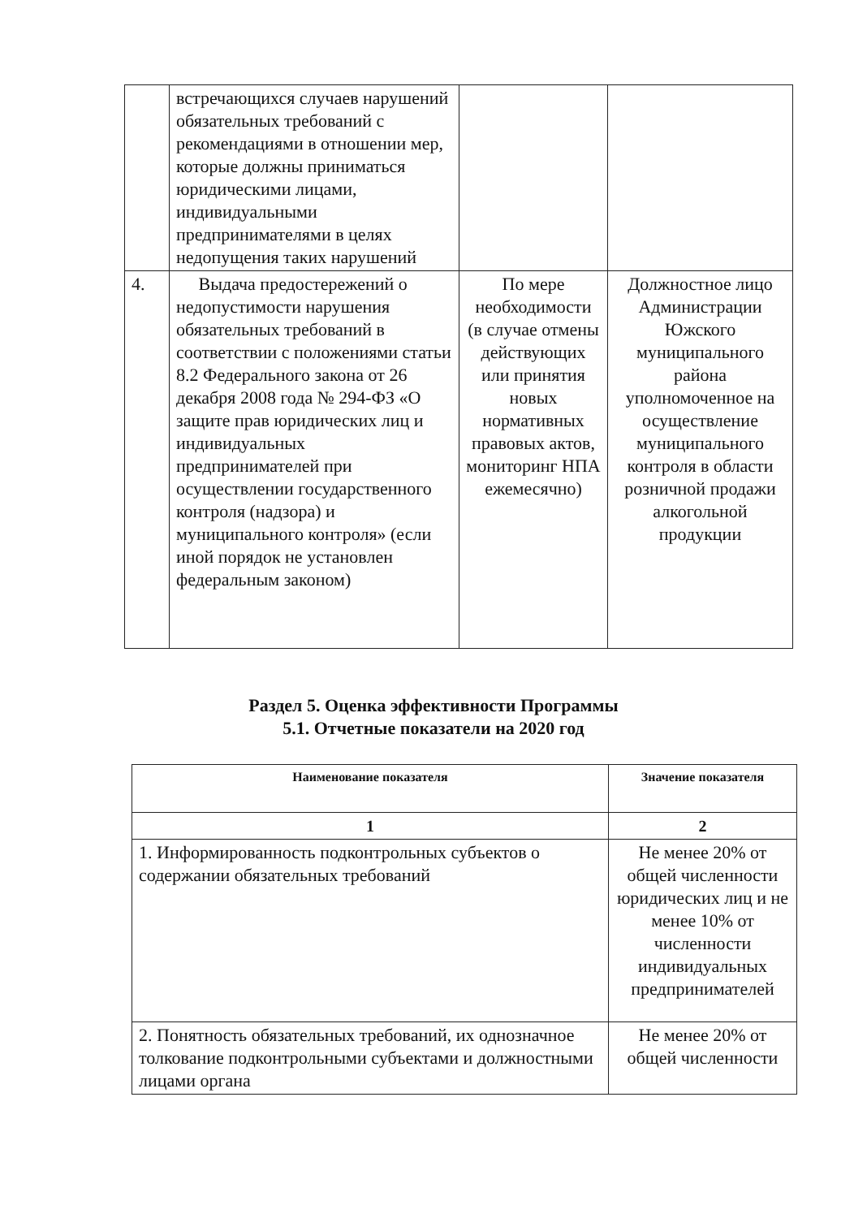| | встречающихся случаев нарушений обязательных требований с рекомендациями в отношении мер, которые должны приниматься юридическими лицами, индивидуальными предпринимателями в целях недопущения таких нарушений | | |
| 4. | Выдача предостережений о недопустимости нарушения обязательных требований в соответствии с положениями статьи 8.2 Федерального закона от 26 декабря 2008 года № 294-ФЗ «О защите прав юридических лиц и индивидуальных предпринимателей при осуществлении государственного контроля (надзора) и муниципального контроля» (если иной порядок не установлен федеральным законом) | По мере необходимости (в случае отмены действующих или принятия новых нормативных правовых актов, мониторинг НПА ежемесячно) | Должностное лицо Администрации Южского муниципального района уполномоченное на осуществление муниципального контроля в области розничной продажи алкогольной продукции |
Раздел 5. Оценка эффективности Программы
5.1. Отчетные показатели на 2020 год
| Наименование показателя | Значение показателя |
| --- | --- |
| 1 | 2 |
| 1. Информированность подконтрольных субъектов о содержании обязательных требований | Не менее 20% от общей численности юридических лиц и не менее 10% от численности индивидуальных предпринимателей |
| 2. Понятность обязательных требований, их однозначное толкование подконтрольными субъектами и должностными лицами органа | Не менее 20% от общей численности |